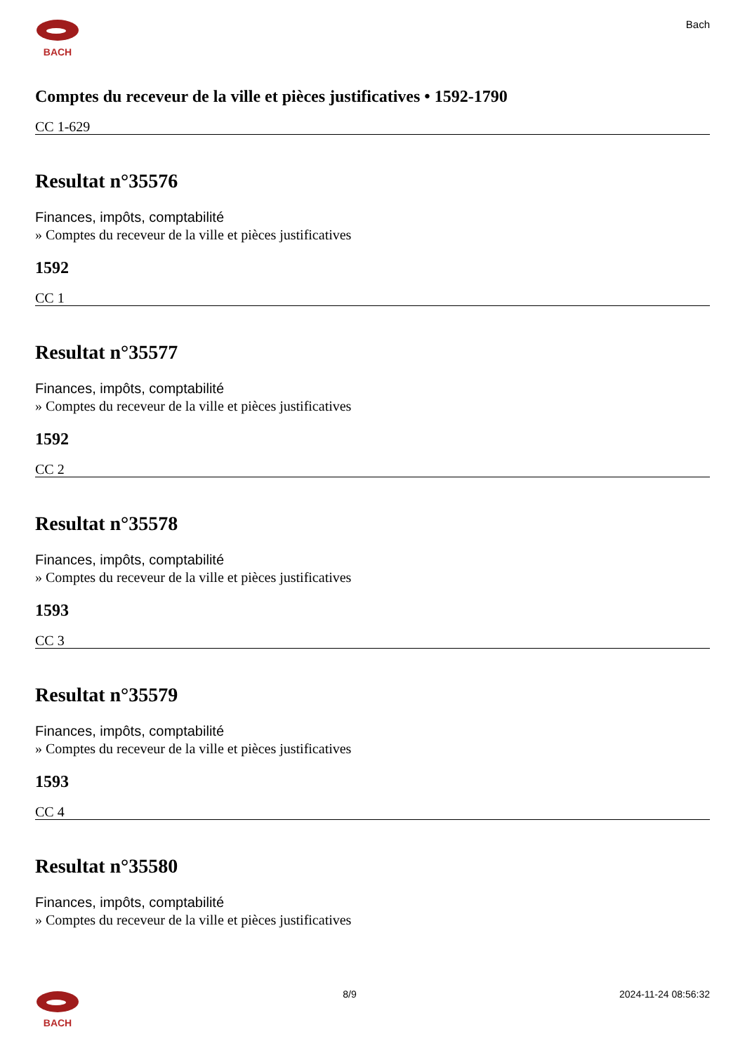BACH Bach
Comptes du receveur de la ville et pièces justificatives • 1592-1790
CC 1-629
Resultat n°35576
Finances, impôts, comptabilité
» Comptes du receveur de la ville et pièces justificatives
1592
CC 1
Resultat n°35577
Finances, impôts, comptabilité
» Comptes du receveur de la ville et pièces justificatives
1592
CC 2
Resultat n°35578
Finances, impôts, comptabilité
» Comptes du receveur de la ville et pièces justificatives
1593
CC 3
Resultat n°35579
Finances, impôts, comptabilité
» Comptes du receveur de la ville et pièces justificatives
1593
CC 4
Resultat n°35580
Finances, impôts, comptabilité
» Comptes du receveur de la ville et pièces justificatives
BACH 8/9 2024-11-24 08:56:32